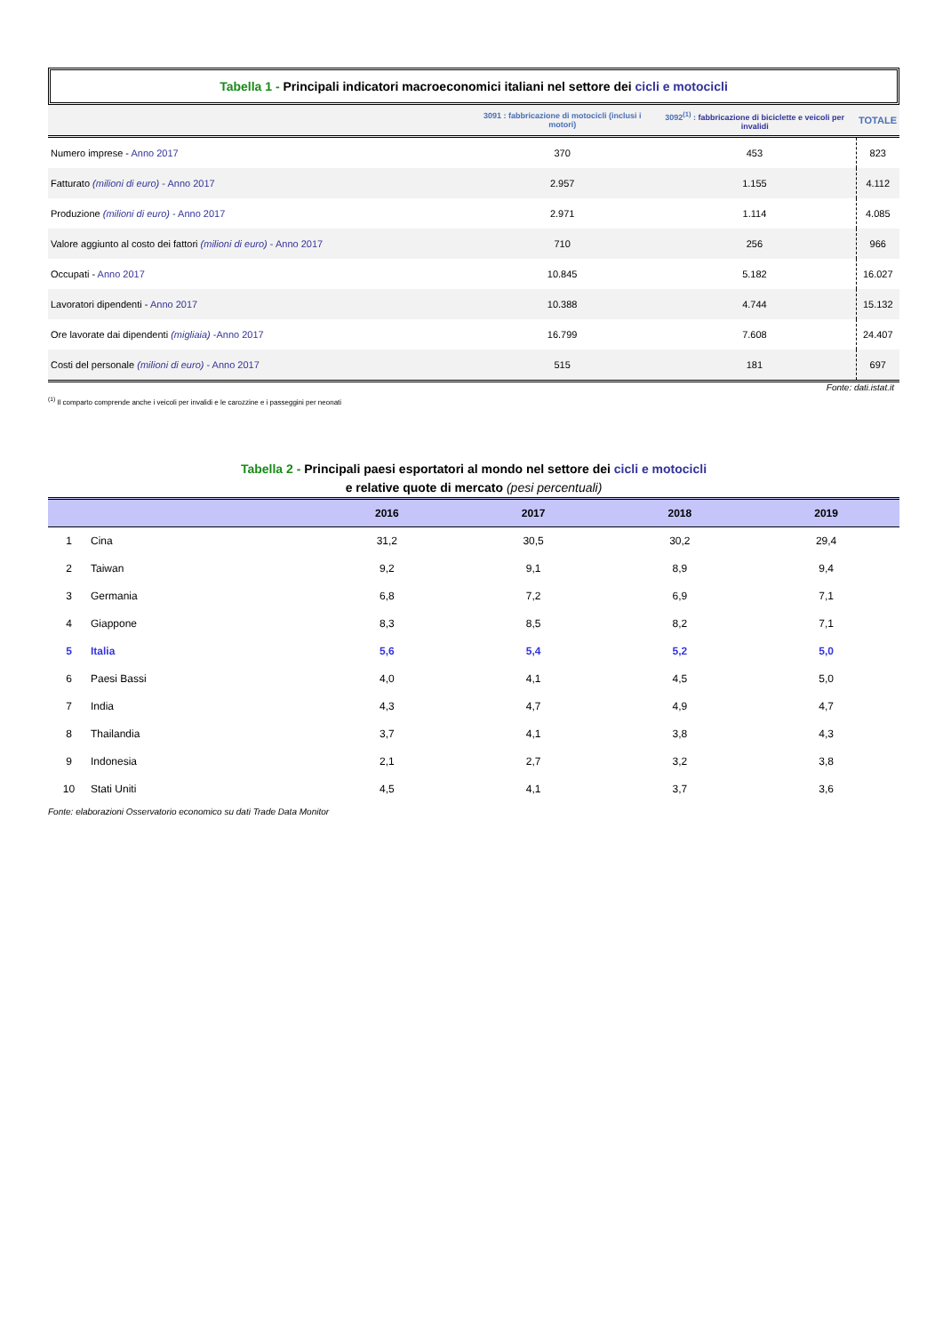Tabella 1 - Principali indicatori macroeconomici italiani nel settore dei cicli e motocicli
| | 3091 : fabbricazione di motocicli (inclusi i motori) | 3092<sup>(1)</sup> : fabbricazione di biciclette e veicoli per invalidi | TOTALE |
| --- | --- | --- | --- |
| Numero imprese - Anno 2017 | 370 | 453 | 823 |
| Fatturato (milioni di euro) - Anno 2017 | 2.957 | 1.155 | 4.112 |
| Produzione (milioni di euro) - Anno 2017 | 2.971 | 1.114 | 4.085 |
| Valore aggiunto al costo dei fattori (milioni di euro) - Anno 2017 | 710 | 256 | 966 |
| Occupati - Anno 2017 | 10.845 | 5.182 | 16.027 |
| Lavoratori dipendenti - Anno 2017 | 10.388 | 4.744 | 15.132 |
| Ore lavorate dai dipendenti (migliaia) -Anno 2017 | 16.799 | 7.608 | 24.407 |
| Costi del personale (milioni di euro) - Anno 2017 | 515 | 181 | 697 |
Fonte: dati.istat.it
<sup>(1)</sup> Il comparto comprende anche i veicoli per invalidi e le carozzine e i passeggini per neonati
Tabella 2 - Principali paesi esportatori al mondo nel settore dei cicli e motocicli
e relative quote di mercato (pesi percentuali)
| | | 2016 | 2017 | 2018 | 2019 |
| --- | --- | --- | --- | --- | --- |
| 1 | Cina | 31,2 | 30,5 | 30,2 | 29,4 |
| 2 | Taiwan | 9,2 | 9,1 | 8,9 | 9,4 |
| 3 | Germania | 6,8 | 7,2 | 6,9 | 7,1 |
| 4 | Giappone | 8,3 | 8,5 | 8,2 | 7,1 |
| 5 | Italia | 5,6 | 5,4 | 5,2 | 5,0 |
| 6 | Paesi Bassi | 4,0 | 4,1 | 4,5 | 5,0 |
| 7 | India | 4,3 | 4,7 | 4,9 | 4,7 |
| 8 | Thailandia | 3,7 | 4,1 | 3,8 | 4,3 |
| 9 | Indonesia | 2,1 | 2,7 | 3,2 | 3,8 |
| 10 | Stati Uniti | 4,5 | 4,1 | 3,7 | 3,6 |
Fonte: elaborazioni Osservatorio economico su dati Trade Data Monitor